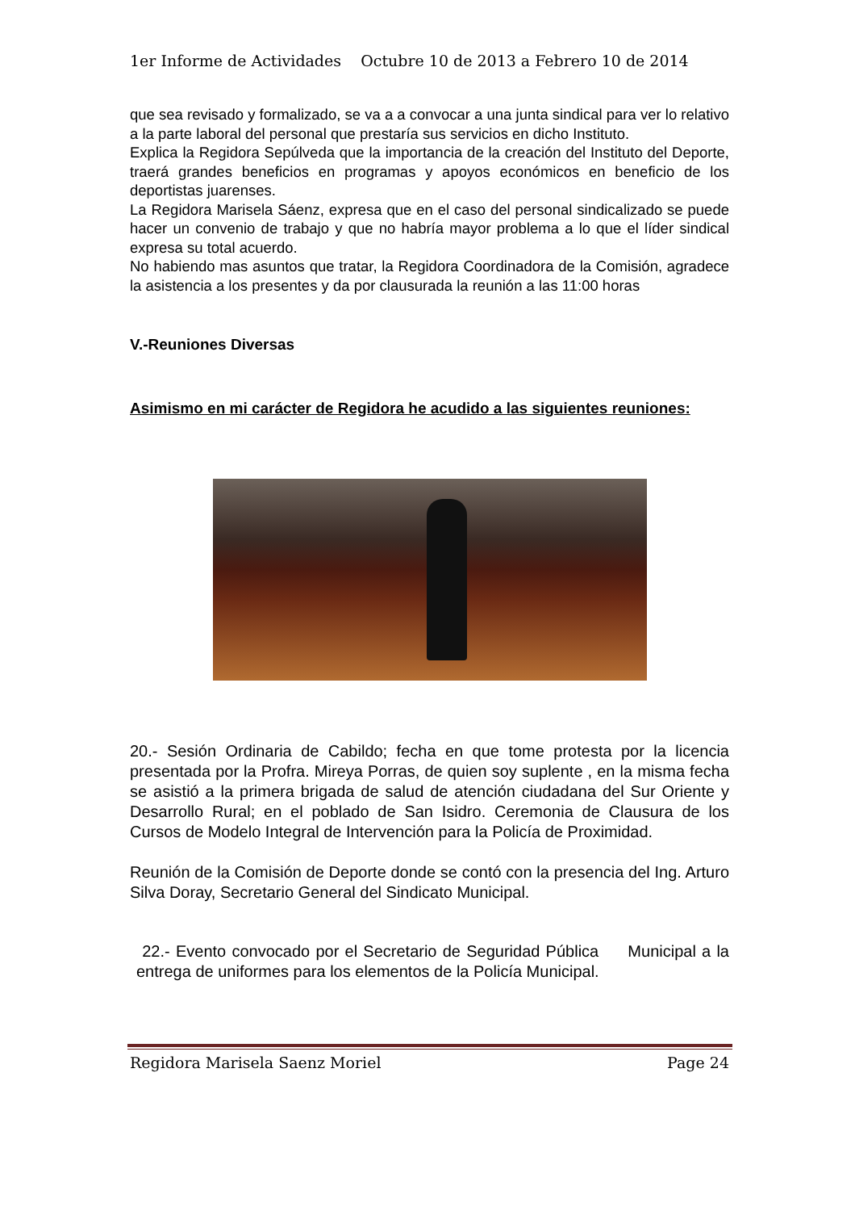1er Informe de Actividades Octubre 10 de 2013 a Febrero 10 de 2014
que sea revisado y formalizado, se va a a convocar a una junta sindical para ver lo relativo a la parte laboral del personal que prestaría sus servicios en dicho Instituto.
Explica la Regidora Sepúlveda que la importancia de la creación del Instituto del Deporte, traerá grandes beneficios en programas y apoyos económicos en beneficio de los deportistas juarenses.
La Regidora Marisela Sáenz, expresa que en el caso del personal sindicalizado se puede hacer un convenio de trabajo y que no habría mayor problema a lo que el líder sindical expresa su total acuerdo.
No habiendo mas asuntos que tratar, la Regidora Coordinadora de la Comisión, agradece la asistencia a los presentes y da por clausurada la reunión a las 11:00 horas
V.-Reuniones Diversas
Asimismo en mi carácter de Regidora he acudido a las siguientes reuniones:
20.- Sesión Ordinaria de Cabildo; fecha en que tome protesta por la licencia presentada por la Profra. Mireya Porras, de quien soy suplente , en la misma fecha se asistió a la primera brigada de salud de atención ciudadana del Sur Oriente y Desarrollo Rural; en el poblado de San Isidro. Ceremonia de Clausura de los Cursos de Modelo Integral de Intervención para la Policía de Proximidad.
Reunión de la Comisión de Deporte donde se contó con la presencia del Ing. Arturo Silva Doray, Secretario General del Sindicato Municipal.
22.- Evento convocado por el Secretario de Seguridad Pública Municipal a la entrega de uniformes para los elementos de la Policía Municipal.
Regidora Marisela Saenz Moriel Page 24